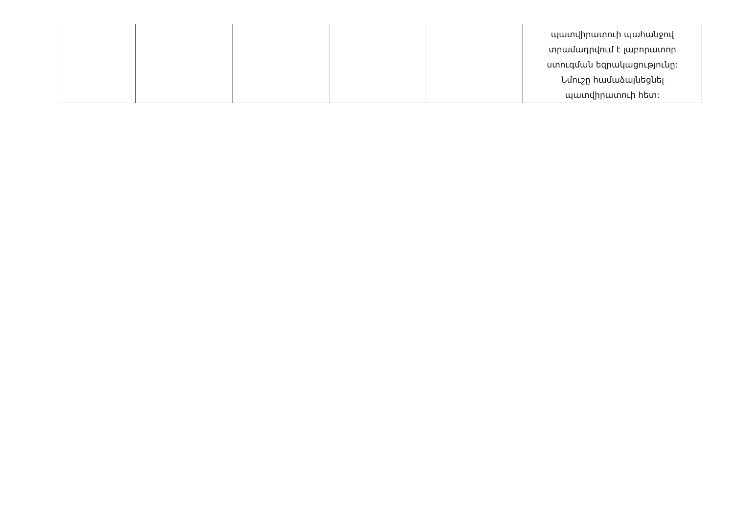| | | | | | պատվիրատուի պահանջով տրամադրվում է լաբորատոր ստուգման եզրակացությունը: Նմուշը համաձայնեցնել պատվիրատուի հետ: |